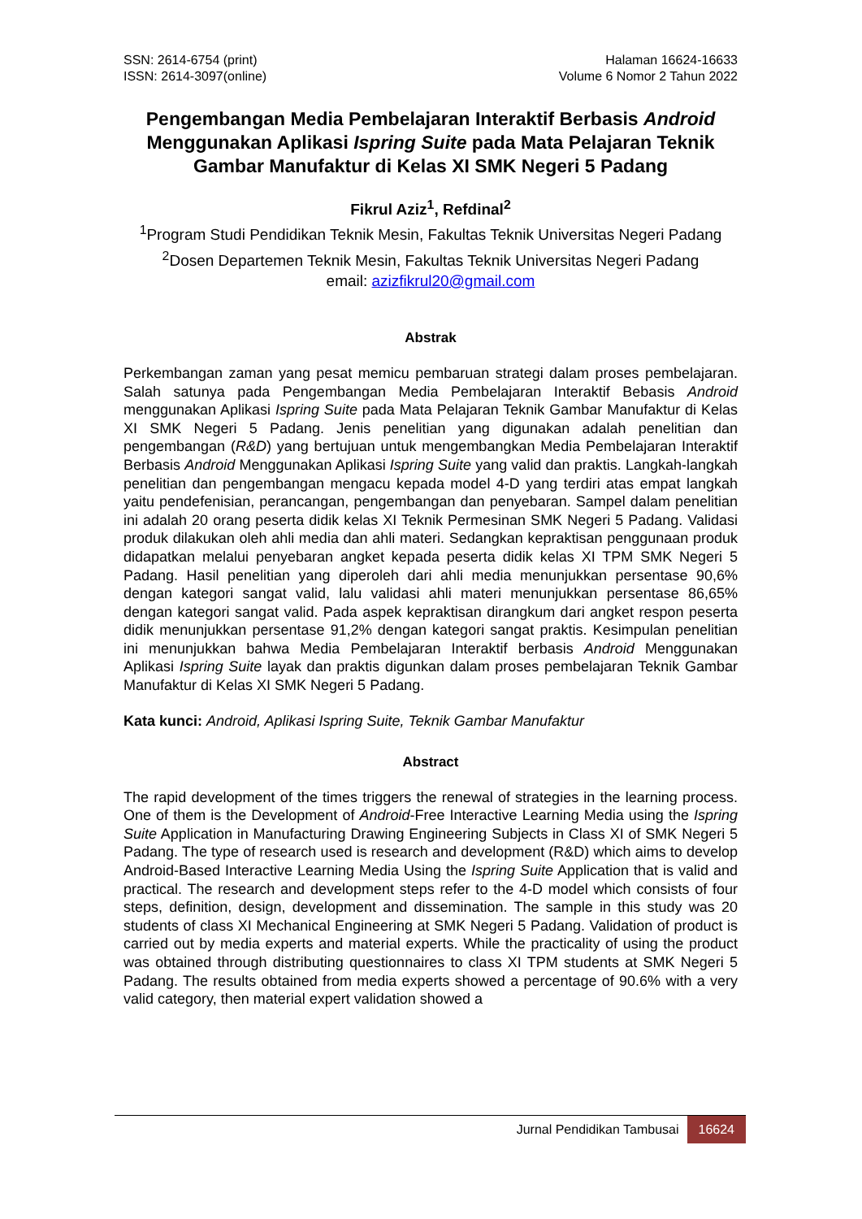SSN: 2614-6754 (print)
ISSN: 2614-3097(online)
Halaman 16624-16633
Volume 6 Nomor 2 Tahun 2022
Pengembangan Media Pembelajaran Interaktif Berbasis Android Menggunakan Aplikasi Ispring Suite pada Mata Pelajaran Teknik Gambar Manufaktur di Kelas XI SMK Negeri 5 Padang
Fikrul Aziz<sup>1</sup>, Refdinal<sup>2</sup>
<sup>1</sup> Program Studi Pendidikan Teknik Mesin, Fakultas Teknik Universitas Negeri Padang
<sup>2</sup> Dosen Departemen Teknik Mesin, Fakultas Teknik Universitas Negeri Padang
email: azizfikrul20@gmail.com
Abstrak
Perkembangan zaman yang pesat memicu pembaruan strategi dalam proses pembelajaran. Salah satunya pada Pengembangan Media Pembelajaran Interaktif Bebasis Android menggunakan Aplikasi Ispring Suite pada Mata Pelajaran Teknik Gambar Manufaktur di Kelas XI SMK Negeri 5 Padang. Jenis penelitian yang digunakan adalah penelitian dan pengembangan (R&D) yang bertujuan untuk mengembangkan Media Pembelajaran Interaktif Berbasis Android Menggunakan Aplikasi Ispring Suite yang valid dan praktis. Langkah-langkah penelitian dan pengembangan mengacu kepada model 4-D yang terdiri atas empat langkah yaitu pendefenisian, perancangan, pengembangan dan penyebaran. Sampel dalam penelitian ini adalah 20 orang peserta didik kelas XI Teknik Permesinan SMK Negeri 5 Padang. Validasi produk dilakukan oleh ahli media dan ahli materi. Sedangkan kepraktisan penggunaan produk didapatkan melalui penyebaran angket kepada peserta didik kelas XI TPM SMK Negeri 5 Padang. Hasil penelitian yang diperoleh dari ahli media menunjukkan persentase 90,6% dengan kategori sangat valid, lalu validasi ahli materi menunjukkan persentase 86,65% dengan kategori sangat valid. Pada aspek kepraktisan dirangkum dari angket respon peserta didik menunjukkan persentase 91,2% dengan kategori sangat praktis. Kesimpulan penelitian ini menunjukkan bahwa Media Pembelajaran Interaktif berbasis Android Menggunakan Aplikasi Ispring Suite layak dan praktis digunkan dalam proses pembelajaran Teknik Gambar Manufaktur di Kelas XI SMK Negeri 5 Padang.
Kata kunci: Android, Aplikasi Ispring Suite, Teknik Gambar Manufaktur
Abstract
The rapid development of the times triggers the renewal of strategies in the learning process. One of them is the Development of Android-Free Interactive Learning Media using the Ispring Suite Application in Manufacturing Drawing Engineering Subjects in Class XI of SMK Negeri 5 Padang. The type of research used is research and development (R&D) which aims to develop Android-Based Interactive Learning Media Using the Ispring Suite Application that is valid and practical. The research and development steps refer to the 4-D model which consists of four steps, definition, design, development and dissemination. The sample in this study was 20 students of class XI Mechanical Engineering at SMK Negeri 5 Padang. Validation of product is carried out by media experts and material experts. While the practicality of using the product was obtained through distributing questionnaires to class XI TPM students at SMK Negeri 5 Padang. The results obtained from media experts showed a percentage of 90.6% with a very valid category, then material expert validation showed a
Jurnal Pendidikan Tambusai 16624